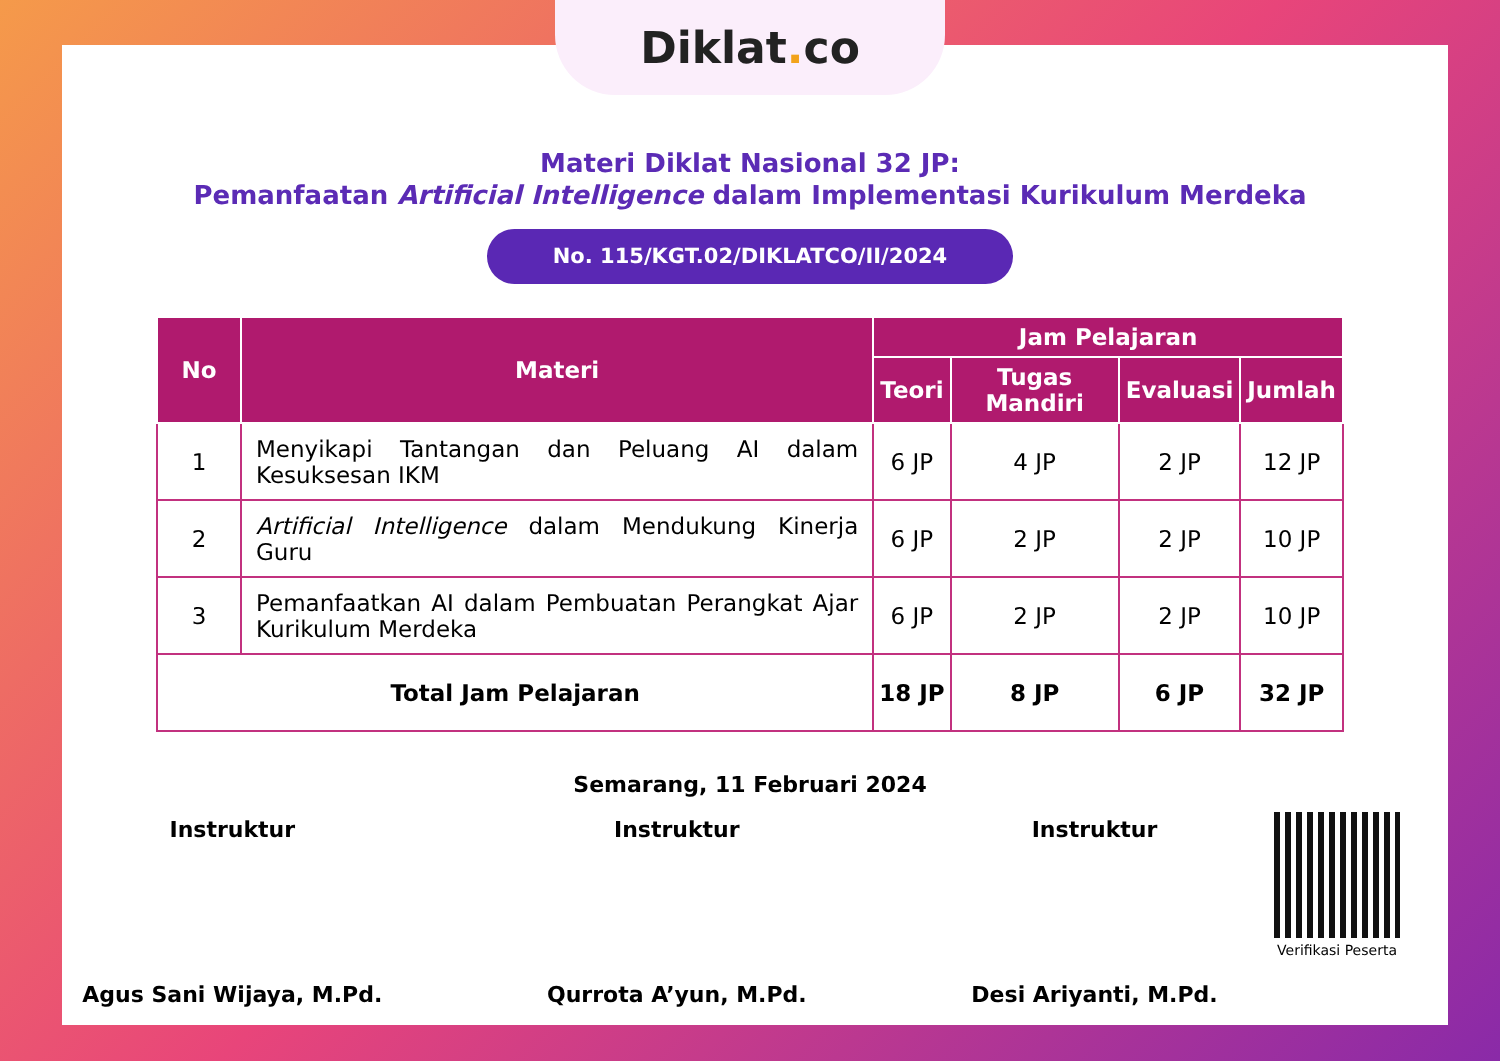Diklat. co
Materi Diklat Nasional 32 JP:
Pemanfaatan Artificial Intelligence dalam Implementasi Kurikulum Merdeka
No. 115/KGT.02/DIKLATCO/II/2024
| No | Materi | Jam Pelajaran | | | |
| --- | --- | --- | --- | --- | --- |
| | | Teori | Tugas Mandiri | Evaluasi | Jumlah |
| 1 | Menyikapi Tantangan dan Peluang AI dalam Kesuksesan IKM | 6 JP | 4 JP | 2 JP | 12 JP |
| 2 | Artificial Intelligence dalam Mendukung Kinerja Guru | 6 JP | 2 JP | 2 JP | 10 JP |
| 3 | Pemanfaatkan AI dalam Pembuatan Perangkat Ajar Kurikulum Merdeka | 6 JP | 2 JP | 2 JP | 10 JP |
| Total Jam Pelajaran | | 18 JP | 8 JP | 6 JP | 32 JP |
Semarang, 11 Februari 2024
Instruktur
Agus Sani Wijaya, M.Pd.
Instruktur
Qurrota A’yun, M.Pd.
Instruktur
Desi Ariyanti, M.Pd.
Verifikasi Peserta